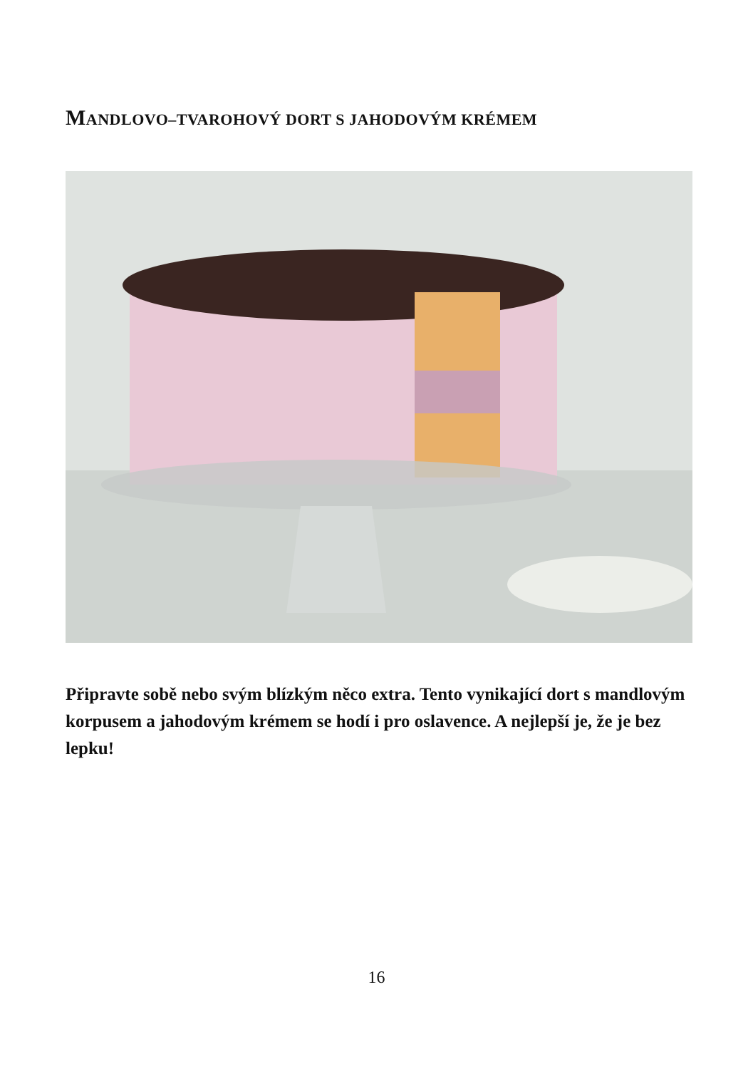MANDLOVO–TVAROHOVÝ DORT S JAHODOVÝM KRÉMEM
Připravte sobě nebo svým blízkým něco extra. Tento vynikající dort s mandlovým korpusem a jahodovým krémem se hodí i pro oslavence. A nejlepší je, že je bez lepku!
16